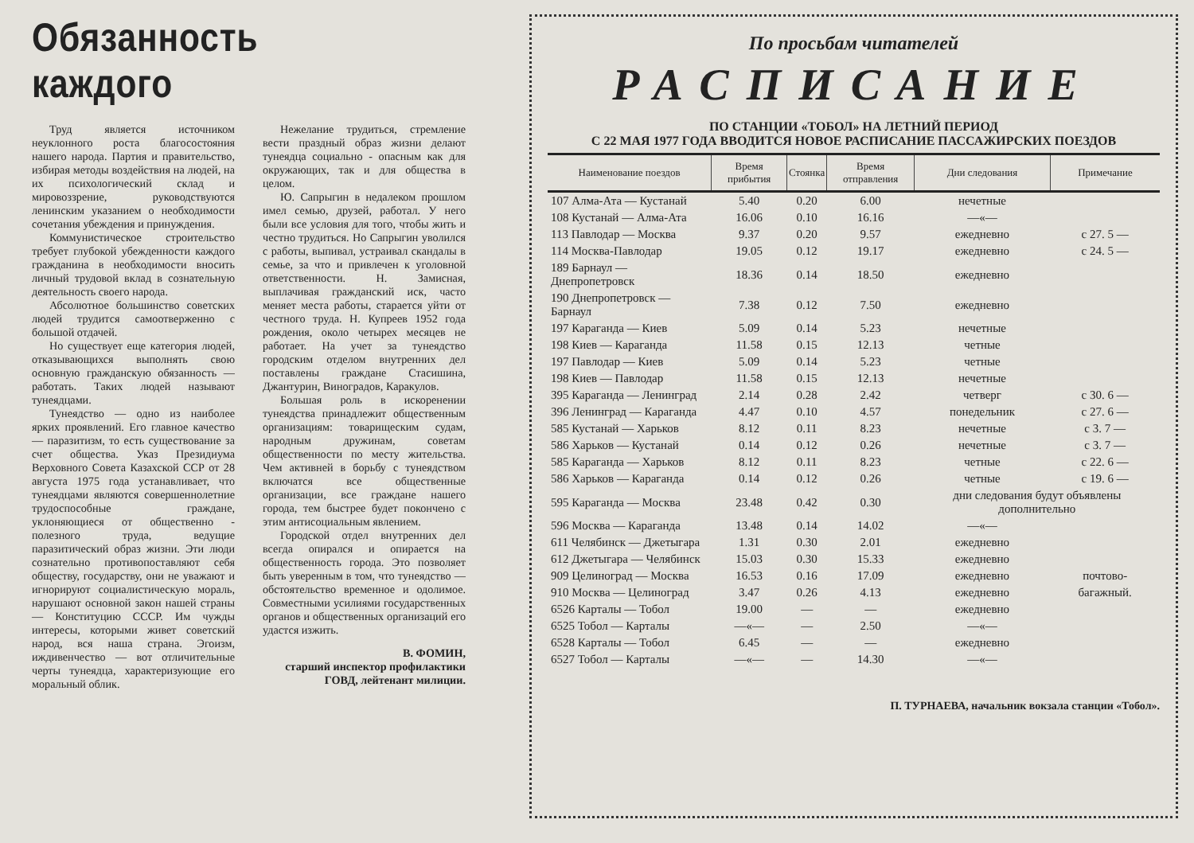Обязанность каждого
Труд является источником неуклонного роста благосостояния нашего народа. Партия и правительство, избирая методы воздействия на людей, на их психологический склад и мировоззрение, руководствуются ленинским указанием о необходимости сочетания убеждения и принуждения.
Коммунистическое строительство требует глубокой убежденности каждого гражданина в необходимости вносить личный трудовой вклад в сознательную деятельность своего народа.
Абсолютное большинство советских людей трудится самоотверженно с большой отдачей.
Но существует еще категория людей, отказывающихся выполнять свою основную гражданскую обязанность — работать. Таких людей называют тунеядцами.
Тунеядство — одно из наиболее ярких проявлений. Его главное качество — паразитизм, то есть существование за счет общества. Указ Президиума Верховного Совета Казахской ССР от 28 августа 1975 года устанавливает, что тунеядцами являются совершеннолетние трудоспособные граждане, уклоняющиеся от общественно - полезного труда, ведущие паразитический образ жизни. Эти люди сознательно противопоставляют себя обществу, государству, они не уважают и игнорируют социалистическую мораль, нарушают основной закон нашей страны — Конституцию СССР. Им чужды интересы, которыми живет советский народ, вся наша страна. Эгоизм, иждивенчество — вот отличительные черты тунеядца, характеризующие его моральный облик.
Нежелание трудиться, стремление вести праздный образ жизни делают тунеядца социально - опасным как для окружающих, так и для общества в целом.
Ю. Сапрыгин в недалеком прошлом имел семью, друзей, работал. У него были все условия для того, чтобы жить и честно трудиться. Но Сапрыгин уволился с работы, выпивал, устраивал скандалы в семье, за что и привлечен к уголовной ответственности. Н. Замисная, выплачивая гражданский иск, часто меняет места работы, старается уйти от честного труда. Н. Купреев 1952 года рождения, около четырех месяцев не работает. На учет за тунеядство городским отделом внутренних дел поставлены граждане Стасишина, Джантурин, Виноградов, Каракулов.
Большая роль в искоренении тунеядства принадлежит общественным организациям: товарищеским судам, народным дружинам, советам общественности по месту жительства. Чем активней в борьбу с тунеядством включатся все общественные организации, все граждане нашего города, тем быстрее будет покончено с этим антисоциальным явлением.
Городской отдел внутренних дел всегда опирался и опирается на общественность города. Это позволяет быть уверенным в том, что тунеядство — обстоятельство временное и одолимое. Совместными усилиями государственных органов и общественных организаций его удастся изжить.
В. ФОМИН,
старший инспектор профилактики ГОВД, лейтенант милиции.
По просьбам читателей
РАСПИСАНИЕ
ПО СТАНЦИИ «ТОБОЛ» НА ЛЕТНИЙ ПЕРИОД
С 22 МАЯ 1977 ГОДА ВВОДИТСЯ НОВОЕ РАСПИСАНИЕ ПАССАЖИРСКИХ ПОЕЗДОВ
| Наименование поездов | Время прибытия | Стоянка | Время отправления | Дни следования | Примечание |
| --- | --- | --- | --- | --- | --- |
| 107 Алма-Ата — Кустанай | 5.40 | 0.20 | 6.00 | нечетные | |
| 108 Кустанай — Алма-Ата | 16.06 | 0.10 | 16.16 | —«— | |
| 113 Павлодар — Москва | 9.37 | 0.20 | 9.57 | ежедневно | с 27. 5 — |
| 114 Москва-Павлодар | 19.05 | 0.12 | 19.17 | ежедневно | с 24. 5 — |
| 189 Барнаул — Днепропетровск | 18.36 | 0.14 | 18.50 | ежедневно | |
| 190 Днепропетровск — Барнаул | 7.38 | 0.12 | 7.50 | ежедневно | |
| 197 Караганда — Киев | 5.09 | 0.14 | 5.23 | нечетные | |
| 198 Киев — Караганда | 11.58 | 0.15 | 12.13 | четные | |
| 197 Павлодар — Киев | 5.09 | 0.14 | 5.23 | четные | |
| 198 Киев — Павлодар | 11.58 | 0.15 | 12.13 | нечетные | |
| 395 Караганда — Ленинград | 2.14 | 0.28 | 2.42 | четверг | с 30. 6 — |
| 396 Ленинград — Караганда | 4.47 | 0.10 | 4.57 | понедельник | с 27. 6 — |
| 585 Кустанай — Харьков | 8.12 | 0.11 | 8.23 | нечетные | с 3. 7 — |
| 586 Харьков — Кустанай | 0.14 | 0.12 | 0.26 | нечетные | с 3. 7 — |
| 585 Караганда — Харьков | 8.12 | 0.11 | 8.23 | четные | с 22. 6 — |
| 586 Харьков — Караганда | 0.14 | 0.12 | 0.26 | четные | с 19. 6 — |
| 595 Караганда — Москва | 23.48 | 0.42 | 0.30 | дни следования будут объявлены дополнительно | |
| 596 Москва — Караганда | 13.48 | 0.14 | 14.02 | —«— | |
| 611 Челябинск — Джетыгара | 1.31 | 0.30 | 2.01 | ежедневно | |
| 612 Джетыгара — Челябинск | 15.03 | 0.30 | 15.33 | ежедневно | |
| 909 Целиноград — Москва | 16.53 | 0.16 | 17.09 | ежедневно | почтово- |
| 910 Москва — Целиноград | 3.47 | 0.26 | 4.13 | ежедневно | багажный. |
| 6526 Карталы — Тобол | 19.00 | — | — | ежедневно | |
| 6525 Тобол — Карталы | —«— | — | 2.50 | —«— | |
| 6528 Карталы — Тобол | 6.45 | — | — | ежедневно | |
| 6527 Тобол — Карталы | —«— | — | 14.30 | —«— | |
П. ТУРНАЕВА, начальник вокзала станции «Тобол».